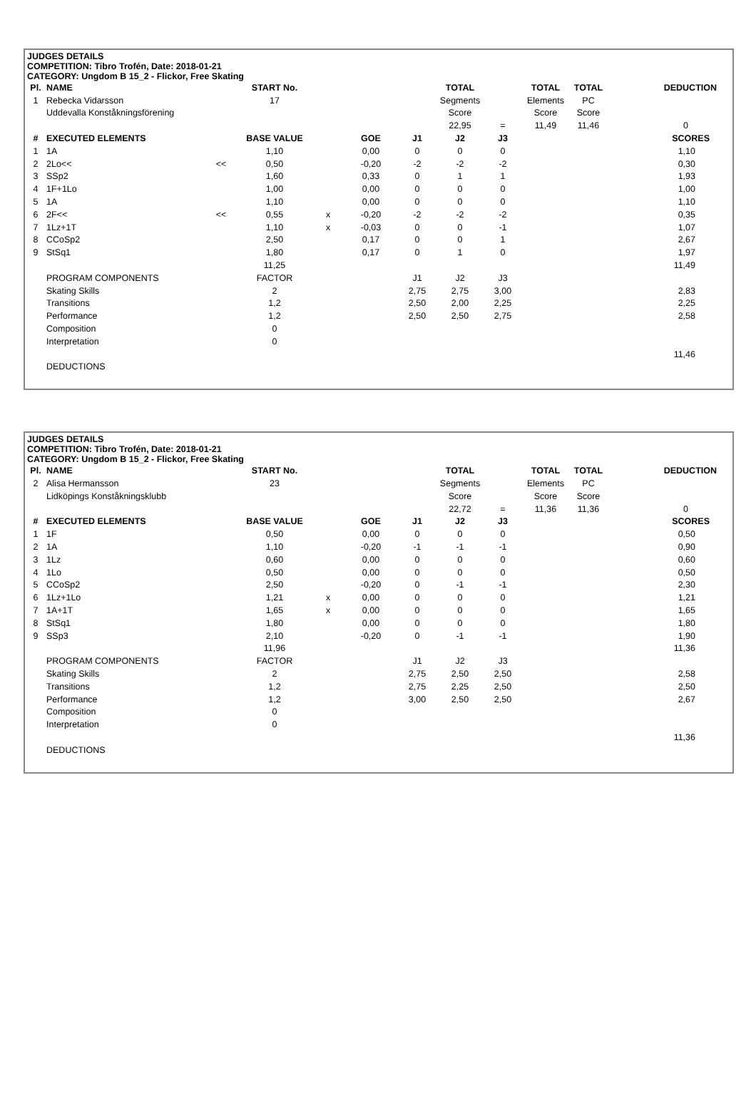JUDGES DETAILS
COMPETITION: Tibro Trofén, Date: 2018-01-21
CATEGORY: Ungdom B 15_2 - Flickor, Free Skating
| Pl. | NAME | | START No. | | | | TOTAL | | TOTAL | TOTAL | DEDUCTION | |
| --- | --- | --- | --- | --- | --- | --- | --- | --- | --- | --- | --- | --- |
| 1 | Rebecka Vidarsson | | 17 | | | | Segments | | Elements | PC | | |
| | Uddevalla Konståkningsförening | | | | | | Score | | Score | Score | | |
| | | | | | | | 22,95 | = | 11,49 | 11,46 | 0 | |
| # | EXECUTED ELEMENTS | | BASE VALUE | | GOE | J1 | J2 | J3 | | | SCORES | |
| 1 | 1A | | 1,10 | | 0,00 | 0 | 0 | 0 | | | 1,10 | |
| 2 | 2Lo<< | << | 0,50 | | -0,20 | -2 | -2 | -2 | | | 0,30 | |
| 3 | SSp2 | | 1,60 | | 0,33 | 0 | 1 | 1 | | | 1,93 | |
| 4 | 1F+1Lo | | 1,00 | | 0,00 | 0 | 0 | 0 | | | 1,00 | |
| 5 | 1A | | 1,10 | | 0,00 | 0 | 0 | 0 | | | 1,10 | |
| 6 | 2F<< | << | 0,55 | x | -0,20 | -2 | -2 | -2 | | | 0,35 | |
| 7 | 1Lz+1T | | 1,10 | x | -0,03 | 0 | 0 | -1 | | | 1,07 | |
| 8 | CCoSp2 | | 2,50 | | 0,17 | 0 | 0 | 1 | | | 2,67 | |
| 9 | StSq1 | | 1,80 | | 0,17 | 0 | 1 | 0 | | | 1,97 | |
| | | | 11,25 | | | | | | | | 11,49 | |
| | PROGRAM COMPONENTS | | FACTOR | | | J1 | J2 | J3 | | | | |
| | Skating Skills | | 2 | | | 2,75 | 2,75 | 3,00 | | | 2,83 | |
| | Transitions | | 1,2 | | | 2,50 | 2,00 | 2,25 | | | 2,25 | |
| | Performance | | 1,2 | | | 2,50 | 2,50 | 2,75 | | | 2,58 | |
| | Composition | | 0 | | | | | | | | | |
| | Interpretation | | 0 | | | | | | | | | |
| | | | | | | | | | | | 11,46 | |
| | DEDUCTIONS | | | | | | | | | | | |
JUDGES DETAILS
COMPETITION: Tibro Trofén, Date: 2018-01-21
CATEGORY: Ungdom B 15_2 - Flickor, Free Skating
| Pl. | NAME | | START No. | | | | TOTAL | | TOTAL | TOTAL | DEDUCTION | |
| --- | --- | --- | --- | --- | --- | --- | --- | --- | --- | --- | --- | --- |
| 2 | Alisa Hermansson | | 23 | | | | Segments | | Elements | PC | | |
| | Lidköpings Konståkningsklubb | | | | | | Score | | Score | Score | | |
| | | | | | | | 22,72 | = | 11,36 | 11,36 | 0 | |
| # | EXECUTED ELEMENTS | | BASE VALUE | | GOE | J1 | J2 | J3 | | | SCORES | |
| 1 | 1F | | 0,50 | | 0,00 | 0 | 0 | 0 | | | 0,50 | |
| 2 | 1A | | 1,10 | | -0,20 | -1 | -1 | -1 | | | 0,90 | |
| 3 | 1Lz | | 0,60 | | 0,00 | 0 | 0 | 0 | | | 0,60 | |
| 4 | 1Lo | | 0,50 | | 0,00 | 0 | 0 | 0 | | | 0,50 | |
| 5 | CCoSp2 | | 2,50 | | -0,20 | 0 | -1 | -1 | | | 2,30 | |
| 6 | 1Lz+1Lo | | 1,21 | x | 0,00 | 0 | 0 | 0 | | | 1,21 | |
| 7 | 1A+1T | | 1,65 | x | 0,00 | 0 | 0 | 0 | | | 1,65 | |
| 8 | StSq1 | | 1,80 | | 0,00 | 0 | 0 | 0 | | | 1,80 | |
| 9 | SSp3 | | 2,10 | | -0,20 | 0 | -1 | -1 | | | 1,90 | |
| | | | 11,96 | | | | | | | | 11,36 | |
| | PROGRAM COMPONENTS | | FACTOR | | | J1 | J2 | J3 | | | | |
| | Skating Skills | | 2 | | | 2,75 | 2,50 | 2,50 | | | 2,58 | |
| | Transitions | | 1,2 | | | 2,75 | 2,25 | 2,50 | | | 2,50 | |
| | Performance | | 1,2 | | | 3,00 | 2,50 | 2,50 | | | 2,67 | |
| | Composition | | 0 | | | | | | | | | |
| | Interpretation | | 0 | | | | | | | | | |
| | | | | | | | | | | | 11,36 | |
| | DEDUCTIONS | | | | | | | | | | | |